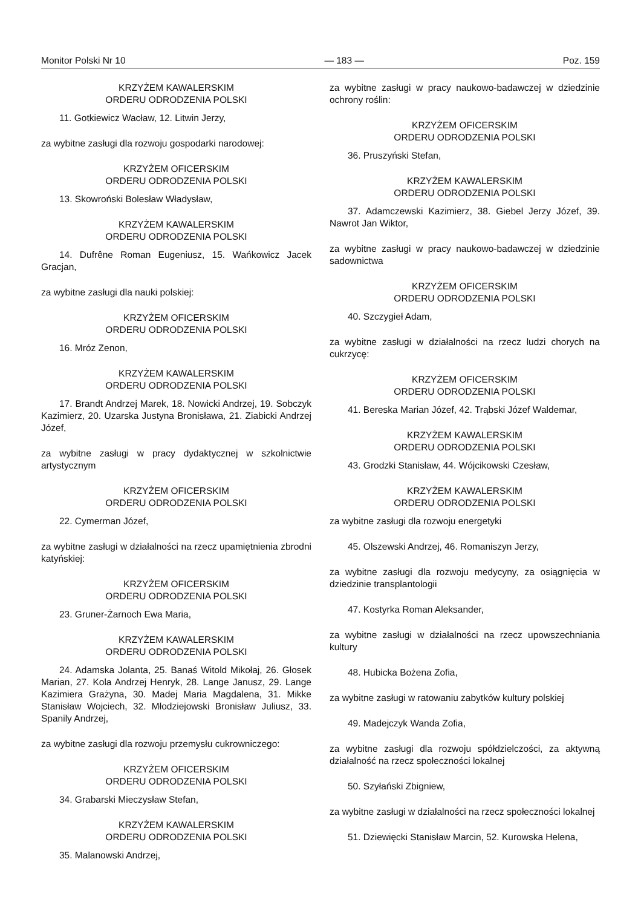Monitor Polski Nr 10 — 183 — Poz. 159
KRZYŻEM KAWALERSKIM
ORDERU ODRODZENIA POLSKI
11. Gotkiewicz Wacław, 12. Litwin Jerzy,
za wybitne zasługi dla rozwoju gospodarki narodowej:
KRZYŻEM OFICERSKIM
ORDERU ODRODZENIA POLSKI
13. Skowroński Bolesław Władysław,
KRZYŻEM KAWALERSKIM
ORDERU ODRODZENIA POLSKI
14. Dufrêne Roman Eugeniusz, 15. Wańkowicz Jacek Gracjan,
za wybitne zasługi dla nauki polskiej:
KRZYŻEM OFICERSKIM
ORDERU ODRODZENIA POLSKI
16. Mróz Zenon,
KRZYŻEM KAWALERSKIM
ORDERU ODRODZENIA POLSKI
17. Brandt Andrzej Marek, 18. Nowicki Andrzej, 19. Sobczyk Kazimierz, 20. Uzarska Justyna Bronisława, 21. Ziabicki Andrzej Józef,
za wybitne zasługi w pracy dydaktycznej w szkolnictwie artystycznym
KRZYŻEM OFICERSKIM
ORDERU ODRODZENIA POLSKI
22. Cymerman Józef,
za wybitne zasługi w działalności na rzecz upamiętnienia zbrodni katyńskiej:
KRZYŻEM OFICERSKIM
ORDERU ODRODZENIA POLSKI
23. Gruner-Żarnoch Ewa Maria,
KRZYŻEM KAWALERSKIM
ORDERU ODRODZENIA POLSKI
24. Adamska Jolanta, 25. Banaś Witold Mikołaj, 26. Głosek Marian, 27. Kola Andrzej Henryk, 28. Lange Janusz, 29. Lange Kazimiera Grażyna, 30. Madej Maria Magdalena, 31. Mikke Stanisław Wojciech, 32. Młodziejowski Bronisław Juliusz, 33. Spanily Andrzej,
za wybitne zasługi dla rozwoju przemysłu cukrowniczego:
KRZYŻEM OFICERSKIM
ORDERU ODRODZENIA POLSKI
34. Grabarski Mieczysław Stefan,
KRZYŻEM KAWALERSKIM
ORDERU ODRODZENIA POLSKI
35. Malanowski Andrzej,
za wybitne zasługi w pracy naukowo-badawczej w dziedzinie ochrony roślin:
KRZYŻEM OFICERSKIM
ORDERU ODRODZENIA POLSKI
36. Pruszyński Stefan,
KRZYŻEM KAWALERSKIM
ORDERU ODRODZENIA POLSKI
37. Adamczewski Kazimierz, 38. Giebel Jerzy Józef, 39. Nawrot Jan Wiktor,
za wybitne zasługi w pracy naukowo-badawczej w dziedzinie sadownictwa
KRZYŻEM OFICERSKIM
ORDERU ODRODZENIA POLSKI
40. Szczygieł Adam,
za wybitne zasługi w działalności na rzecz ludzi chorych na cukrzycę:
KRZYŻEM OFICERSKIM
ORDERU ODRODZENIA POLSKI
41. Bereska Marian Józef, 42. Trąbski Józef Waldemar,
KRZYŻEM KAWALERSKIM
ORDERU ODRODZENIA POLSKI
43. Grodzki Stanisław, 44. Wójcikowski Czesław,
KRZYŻEM KAWALERSKIM
ORDERU ODRODZENIA POLSKI
za wybitne zasługi dla rozwoju energetyki
45. Olszewski Andrzej, 46. Romaniszyn Jerzy,
za wybitne zasługi dla rozwoju medycyny, za osiągnięcia w dziedzinie transplantologii
47. Kostyrka Roman Aleksander,
za wybitne zasługi w działalności na rzecz upowszechniania kultury
48. Hubicka Bożena Zofia,
za wybitne zasługi w ratowaniu zabytków kultury polskiej
49. Madejczyk Wanda Zofia,
za wybitne zasługi dla rozwoju spółdzielczości, za aktywną działalność na rzecz społeczności lokalnej
50. Szyłański Zbigniew,
za wybitne zasługi w działalności na rzecz społeczności lokalnej
51. Dziewięcki Stanisław Marcin, 52. Kurowska Helena,